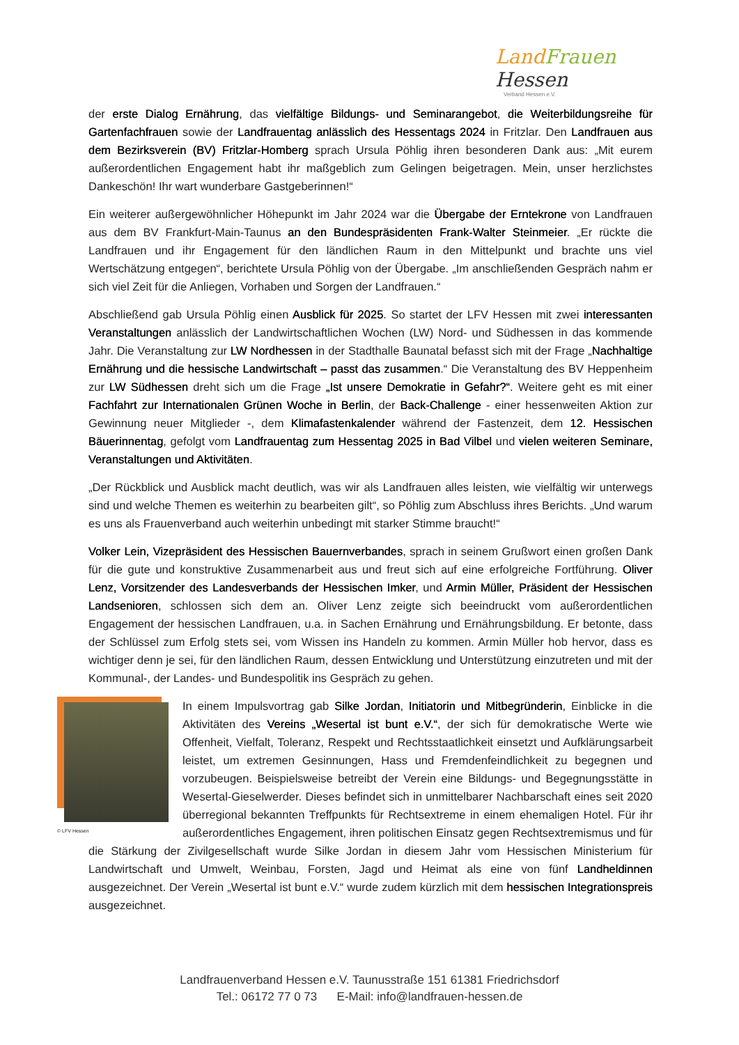LandFrauen Hessen
Verband Hessen e.V.
der erste Dialog Ernährung, das vielfältige Bildungs- und Seminarangebot, die Weiterbildungsreihe für Gartenfachfrauen sowie der Landfrauentag anlässlich des Hessentags 2024 in Fritzlar. Den Landfrauen aus dem Bezirksverein (BV) Fritzlar-Homberg sprach Ursula Pöhlig ihren besonderen Dank aus: „Mit eurem außerordentlichen Engagement habt ihr maßgeblich zum Gelingen beigetragen. Mein, unser herzlichstes Dankeschön! Ihr wart wunderbare Gastgeberinnen!“
Ein weiterer außergewöhnlicher Höhepunkt im Jahr 2024 war die Übergabe der Erntekrone von Landfrauen aus dem BV Frankfurt-Main-Taunus an den Bundespräsidenten Frank-Walter Steinmeier. „Er rückte die Landfrauen und ihr Engagement für den ländlichen Raum in den Mittelpunkt und brachte uns viel Wertschätzung entgegen“, berichtete Ursula Pöhlig von der Übergabe. „Im anschließenden Gespräch nahm er sich viel Zeit für die Anliegen, Vorhaben und Sorgen der Landfrauen.“
Abschließend gab Ursula Pöhlig einen Ausblick für 2025. So startet der LFV Hessen mit zwei interessanten Veranstaltungen anlässlich der Landwirtschaftlichen Wochen (LW) Nord- und Südhessen in das kommende Jahr. Die Veranstaltung zur LW Nordhessen in der Stadthalle Baunatal befasst sich mit der Frage „Nachhaltige Ernährung und die hessische Landwirtschaft – passt das zusammen.“ Die Veranstaltung des BV Heppenheim zur LW Südhessen dreht sich um die Frage „Ist unsere Demokratie in Gefahr?“. Weitere geht es mit einer Fachfahrt zur Internationalen Grünen Woche in Berlin, der Back-Challenge - einer hessenweiten Aktion zur Gewinnung neuer Mitglieder -, dem Klimafastenkalender während der Fastenzeit, dem 12. Hessischen Bäuerinnentag, gefolgt vom Landfrauentag zum Hessentag 2025 in Bad Vilbel und vielen weiteren Seminare, Veranstaltungen und Aktivitäten.
„Der Rückblick und Ausblick macht deutlich, was wir als Landfrauen alles leisten, wie vielfältig wir unterwegs sind und welche Themen es weiterhin zu bearbeiten gilt“, so Pöhlig zum Abschluss ihres Berichts. „Und warum es uns als Frauenverband auch weiterhin unbedingt mit starker Stimme braucht!“
Volker Lein, Vizepräsident des Hessischen Bauernverbandes, sprach in seinem Grußwort einen großen Dank für die gute und konstruktive Zusammenarbeit aus und freut sich auf eine erfolgreiche Fortführung. Oliver Lenz, Vorsitzender des Landesverbands der Hessischen Imker, und Armin Müller, Präsident der Hessischen Landsenioren, schlossen sich dem an. Oliver Lenz zeigte sich beeindruckt vom außerordentlichen Engagement der hessischen Landfrauen, u.a. in Sachen Ernährung und Ernährungsbildung. Er betonte, dass der Schlüssel zum Erfolg stets sei, vom Wissen ins Handeln zu kommen. Armin Müller hob hervor, dass es wichtiger denn je sei, für den ländlichen Raum, dessen Entwicklung und Unterstützung einzutreten und mit der Kommunal-, der Landes- und Bundespolitik ins Gespräch zu gehen.
© LFV Hessen
In einem Impulsvortrag gab Silke Jordan, Initiatorin und Mitbegründerin, Einblicke in die Aktivitäten des Vereins „Wesertal ist bunt e.V.“, der sich für demokratische Werte wie Offenheit, Vielfalt, Toleranz, Respekt und Rechtsstaatlichkeit einsetzt und Aufklärungsarbeit leistet, um extremen Gesinnungen, Hass und Fremdenfeindlichkeit zu begegnen und vorzubeugen. Beispielsweise betreibt der Verein eine Bildungs- und Begegnungsstätte in Wesertal-Gieselwerder. Dieses befindet sich in unmittelbarer Nachbarschaft eines seit 2020 überregional bekannten Treffpunkts für Rechtsextreme in einem ehemaligen Hotel. Für ihr außerordentliches Engagement, ihren politischen Einsatz gegen Rechtsextremismus und für die Stärkung der Zivilgesellschaft wurde Silke Jordan in diesem Jahr vom Hessischen Ministerium für Landwirtschaft und Umwelt, Weinbau, Forsten, Jagd und Heimat als eine von fünf Landheldinnen ausgezeichnet. Der Verein „Wesertal ist bunt e.V.“ wurde zudem kürzlich mit dem hessischen Integrationspreis ausgezeichnet.
Landfrauenverband Hessen e.V. Taunusstraße 151 61381 Friedrichsdorf
Tel.: 06172 77 0 73 E-Mail: info@landfrauen-hessen.de